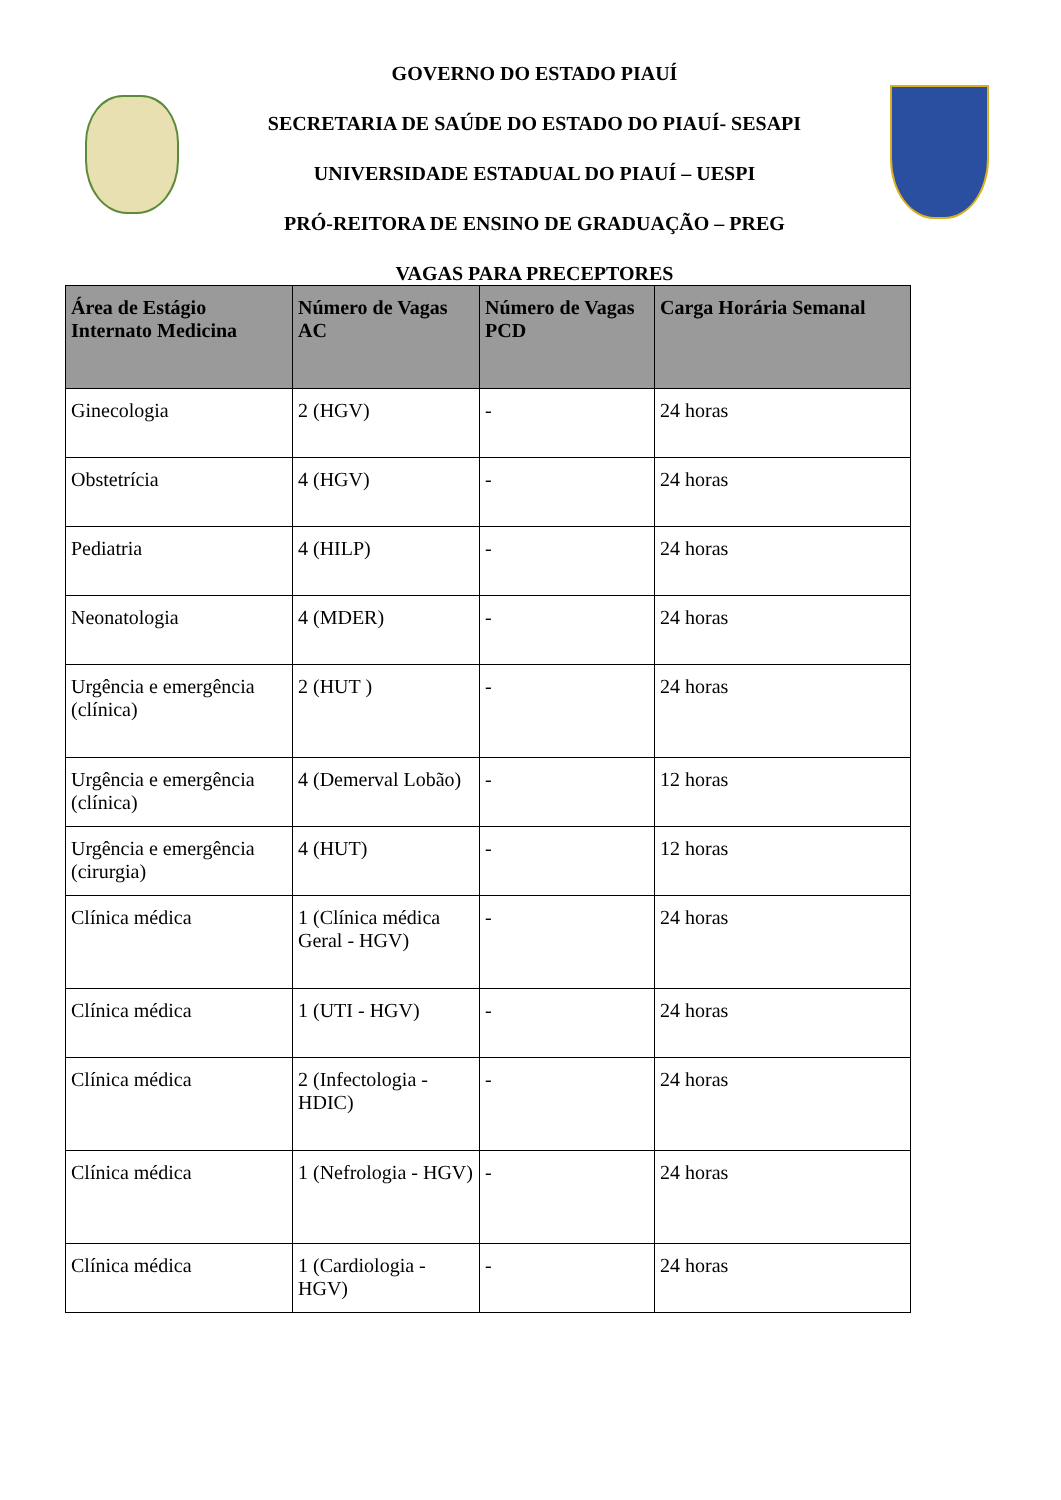GOVERNO DO ESTADO PIAUÍ
SECRETARIA DE SAÚDE DO ESTADO DO PIAUÍ- SESAPI
UNIVERSIDADE ESTADUAL DO PIAUÍ – UESPI
PRÓ-REITORA DE ENSINO DE GRADUAÇÃO – PREG
VAGAS PARA PRECEPTORES
| Área de Estágio Internato Medicina | Número de Vagas AC | Número de Vagas PCD | Carga Horária Semanal |
| --- | --- | --- | --- |
| Ginecologia | 2 (HGV) | - | 24 horas |
| Obstetrícia | 4 (HGV) | - | 24 horas |
| Pediatria | 4 (HILP) | - | 24 horas |
| Neonatologia | 4 (MDER) | - | 24 horas |
| Urgência e emergência (clínica) | 2 (HUT ) | - | 24 horas |
| Urgência e emergência (clínica) | 4 (Demerval Lobão) | - | 12 horas |
| Urgência e emergência (cirurgia) | 4 (HUT) | - | 12 horas |
| Clínica médica | 1 (Clínica médica Geral - HGV) | - | 24 horas |
| Clínica médica | 1 (UTI - HGV) | - | 24 horas |
| Clínica médica | 2 (Infectologia - HDIC) | - | 24 horas |
| Clínica médica | 1 (Nefrologia - HGV) | - | 24 horas |
| Clínica médica | 1 (Cardiologia - HGV) | - | 24 horas |